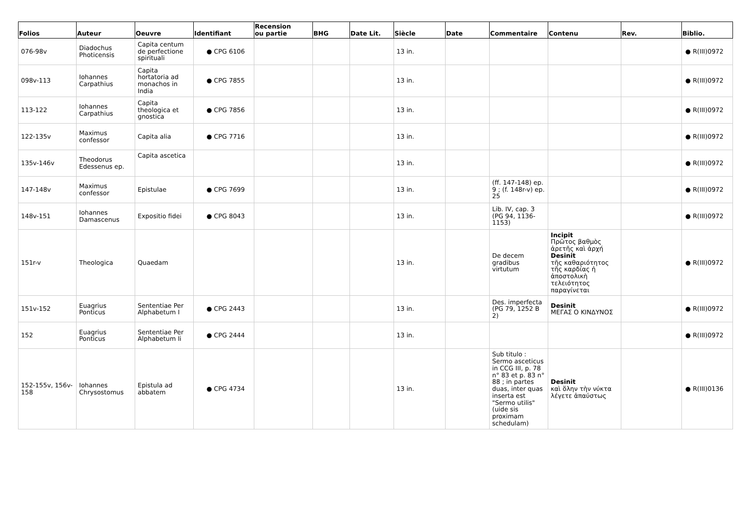| Folios | Auteur | Oeuvre | Identifiant | Recension ou partie | BHG | Date Lit. | Siècle | Date | Commentaire | Contenu | Rev. | Biblio. |
| --- | --- | --- | --- | --- | --- | --- | --- | --- | --- | --- | --- | --- |
| 076-98v | Diadochus Photicensis | Capita centum de perfectione spirituali | ● CPG 6106 | | | | 13 in. | | | | | ● R(III)0972 |
| 098v-113 | Iohannes Carpathius | Capita hortatoria ad monachos in India | ● CPG 7855 | | | | 13 in. | | | | | ● R(III)0972 |
| 113-122 | Iohannes Carpathius | Capita theologica et gnostica | ● CPG 7856 | | | | 13 in. | | | | | ● R(III)0972 |
| 122-135v | Maximus confessor | Capita alia | ● CPG 7716 | | | | 13 in. | | | | | ● R(III)0972 |
| 135v-146v | Theodorus Edessenus ep. | Capita ascetica | | | | | 13 in. | | | | | ● R(III)0972 |
| 147-148v | Maximus confessor | Epistulae | ● CPG 7699 | | | | 13 in. | | (ff. 147-148) ep. 9 ; (f. 148r-v) ep. 25 | | | ● R(III)0972 |
| 148v-151 | Iohannes Damascenus | Expositio fidei | ● CPG 8043 | | | | 13 in. | | Lib. IV, cap. 3 (PG 94, 1136-1153) | | | ● R(III)0972 |
| 151r-v | Theologica | Quaedam | | | | | 13 in. | | De decem gradibus virtutum | Incipit Πρῶτος βαθμὸς ἀρετῆς καὶ ἀρχή Desinit τῆς καθαριότητος τῆς καρδίας ἡ ἀποστολικὴ τελειότητος παραγίνεται | | ● R(III)0972 |
| 151v-152 | Euagrius Ponticus | Sententiae Per Alphabetum I | ● CPG 2443 | | | | 13 in. | | Des. imperfecta (PG 79, 1252 B 2) | Desinit ΜΕΓΑΣ Ο ΚΙΝΔΥΝΟΣ | | ● R(III)0972 |
| 152 | Euagrius Ponticus | Sententiae Per Alphabetum Ii | ● CPG 2444 | | | | 13 in. | | | | | ● R(III)0972 |
| 152-155v, 156v-158 | Iohannes Chrysostomus | Epistula ad abbatem | ● CPG 4734 | | | | 13 in. | | Sub titulo : Sermo asceticus in CCG III, p. 78 n° 83 et p. 83 n° 88 ; in partes duas, inter quas inserta est "Sermo utilis" (uide sis proximam schedulam) | Desinit καὶ ὅλην τὴν νύκτα λέγετε ἀπαύστως | | ● R(III)0136 |